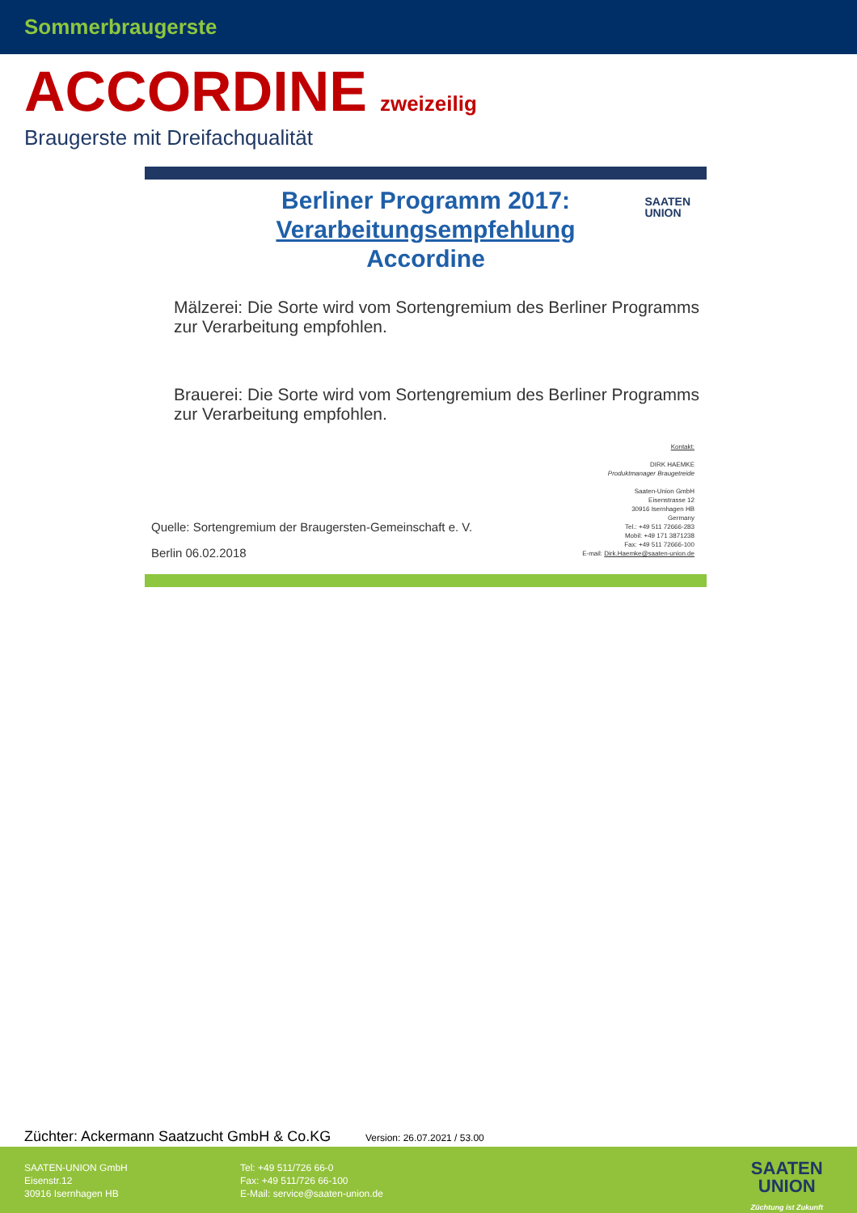Sommerbraugerste
ACCORDINE zweizeilig
Braugerste mit Dreifachqualität
SAATEN
UNION
Berliner Programm 2017:
Verarbeitungsempfehlung
Accordine
Mälzerei: Die Sorte wird vom Sortengremium des Berliner Programms zur Verarbeitung empfohlen.
Brauerei: Die Sorte wird vom Sortengremium des Berliner Programms zur Verarbeitung empfohlen.
Kontakt:
DIRK HAEMKE
Produktmanager Braugetreide
Saaten-Union GmbH
Eisenstrasse 12
30916 Isernhagen HB
Germany
Tel.: +49 511 72666-283
Mobil: +49 171 3871238
Fax: +49 511 72666-100
E-mail: Dirk.Haemke@saaten-union.de
Quelle: Sortengremium der Braugersten-Gemeinschaft e. V.
Berlin 06.02.2018
Züchter: Ackermann Saatzucht GmbH & Co.KG
Version: 26.07.2021 / 53.00
SAATEN-UNION GmbH
Eisenstr.12
30916 Isernhagen HB
Tel: +49 511/726 66-0
Fax: +49 511/726 66-100
E-Mail: service@saaten-union.de
SAATEN
UNION
Züchtung ist Zukunft